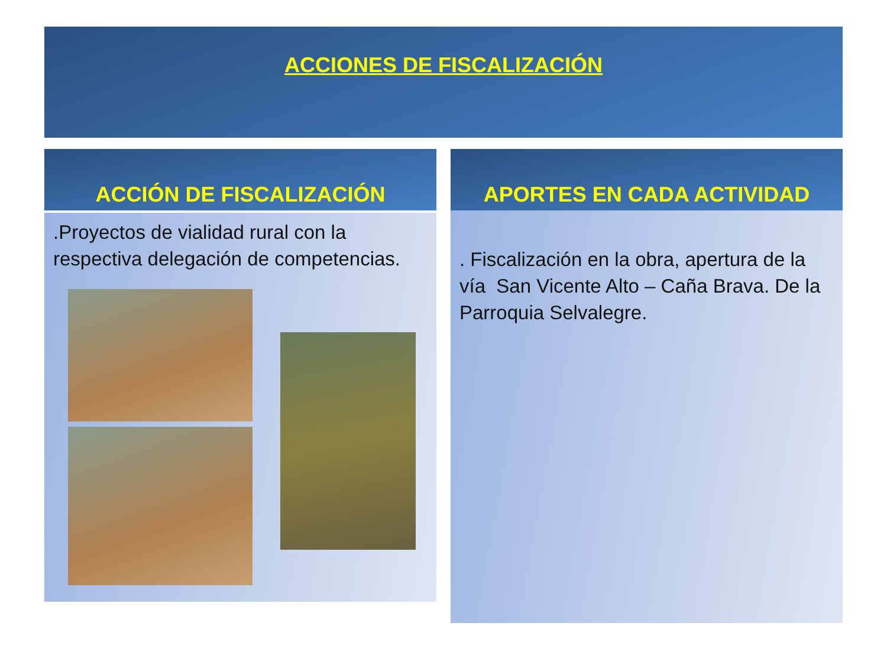ACCIONES DE FISCALIZACIÓN
ACCIÓN DE FISCALIZACIÓN
.Proyectos de vialidad rural con la respectiva delegación de competencias.
APORTES EN CADA ACTIVIDAD
. Fiscalización en la obra, apertura de la vía San Vicente Alto – Caña Brava. De la Parroquia Selvalegre.